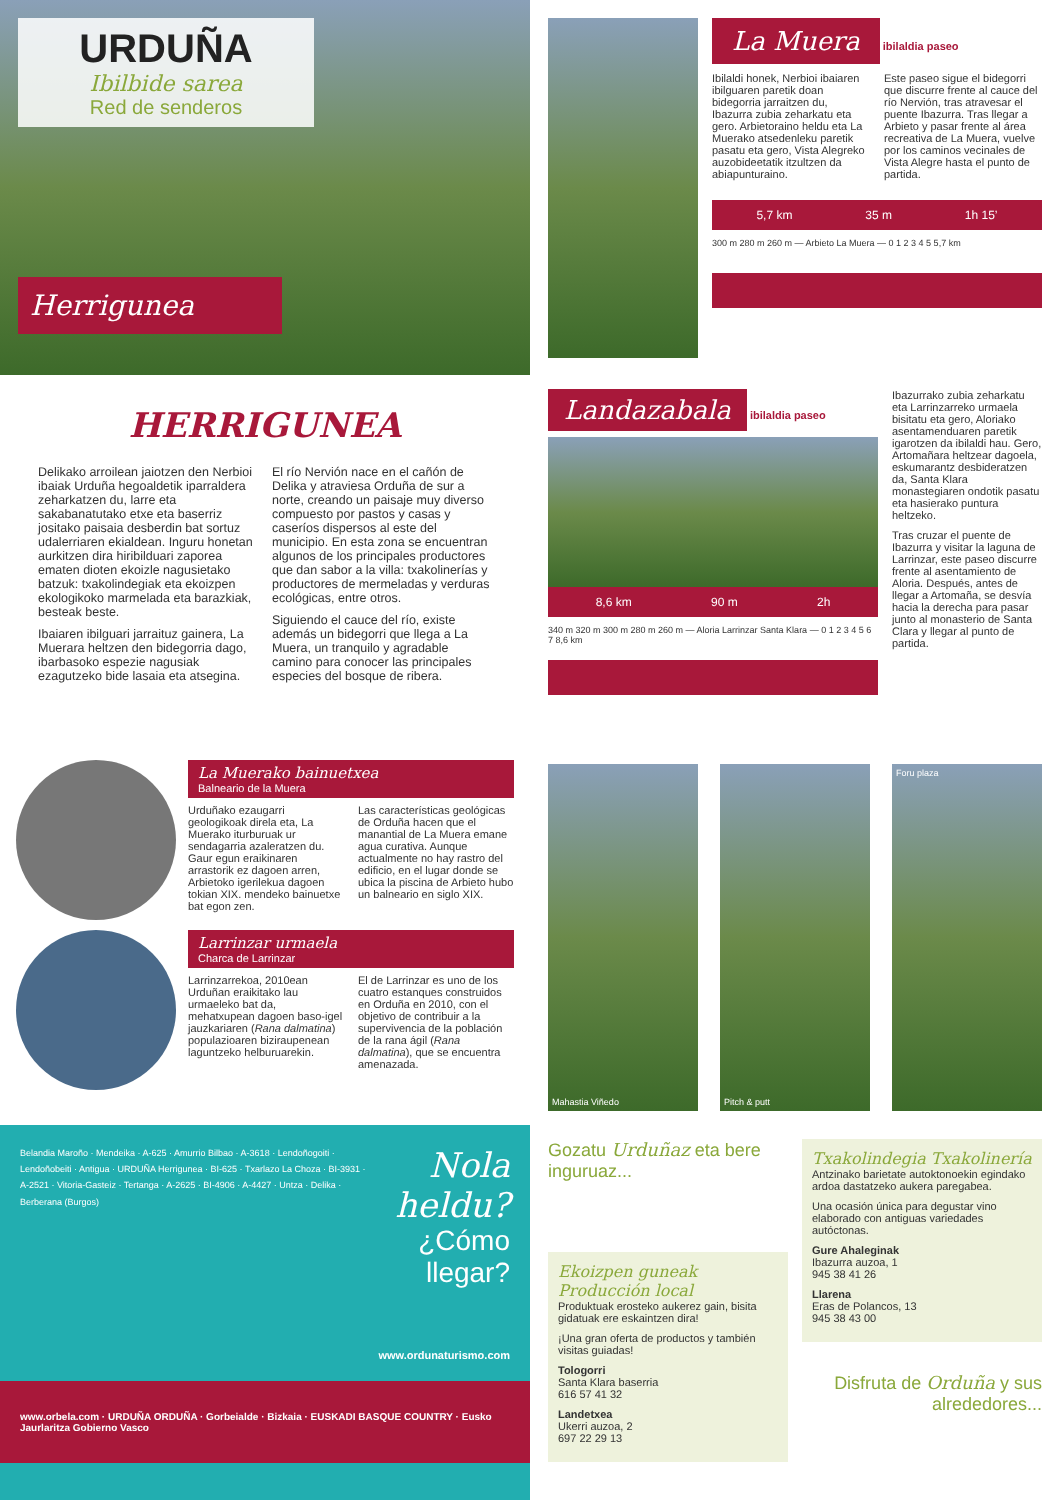URDUÑA
Ibilbide sarea
Red de senderos
Herrigunea
La Muera
ibilaldia paseo
Ibilaldi honek, Nerbioi ibaiaren ibilguaren paretik doan bidegorria jarraitzen du, Ibazurra zubia zeharkatu eta gero. Arbietoraino heldu eta La Muerako atsedenleku paretik pasatu eta gero, Vista Alegreko auzobideetatik itzultzen da abiapunturaino.
Este paseo sigue el bidegorri que discurre frente al cauce del río Nervión, tras atravesar el puente Ibazurra. Tras llegar a Arbieto y pasar frente al área recreativa de La Muera, vuelve por los caminos vecinales de Vista Alegre hasta el punto de partida.
5,7 km 35 m 1h 15’
300 m 280 m 260 m — Arbieto La Muera — 0 1 2 3 4 5 5,7 km
HERRIGUNEA
Delikako arroilean jaiotzen den Nerbioi ibaiak Urduña hegoaldetik iparraldera zeharkatzen du, larre eta sakabanatutako etxe eta baserriz jositako paisaia desberdin bat sortuz udalerriaren ekialdean. Inguru honetan aurkitzen dira hiribilduari zaporea ematen dioten ekoizle nagusietako batzuk: txakolindegiak eta ekoizpen ekologikoko marmelada eta barazkiak, besteak beste.
Ibaiaren ibilguari jarraituz gainera, La Muerara heltzen den bidegorria dago, ibarbasoko espezie nagusiak ezagutzeko bide lasaia eta atsegina.
El río Nervión nace en el cañón de Delika y atraviesa Orduña de sur a norte, creando un paisaje muy diverso compuesto por pastos y casas y caseríos dispersos al este del municipio. En esta zona se encuentran algunos de los principales productores que dan sabor a la villa: txakolinerías y productores de mermeladas y verduras ecológicas, entre otros.
Siguiendo el cauce del río, existe además un bidegorri que llega a La Muera, un tranquilo y agradable camino para conocer las principales especies del bosque de ribera.
Landazabala
ibilaldia paseo
8,6 km 90 m 2h
340 m 320 m 300 m 280 m 260 m — Aloria Larrinzar Santa Klara — 0 1 2 3 4 5 6 7 8,6 km
Ibazurrako zubia zeharkatu eta Larrinzarreko urmaela bisitatu eta gero, Aloriako asentamenduaren paretik igarotzen da ibilaldi hau. Gero, Artomañara heltzear dagoela, eskumarantz desbideratzen da, Santa Klara monastegiaren ondotik pasatu eta hasierako puntura heltzeko.
Tras cruzar el puente de Ibazurra y visitar la laguna de Larrinzar, este paseo discurre frente al asentamiento de Aloria. Después, antes de llegar a Artomaña, se desvía hacia la derecha para pasar junto al monasterio de Santa Clara y llegar al punto de partida.
La Muerako bainuetxea
Balneario de la Muera
Urduñako ezaugarri geologikoak direla eta, La Muerako iturburuak ur sendagarria azaleratzen du. Gaur egun eraikinaren arrastorik ez dagoen arren, Arbietoko igerilekua dagoen tokian XIX. mendeko bainuetxe bat egon zen.
Las características geológicas de Orduña hacen que el manantial de La Muera emane agua curativa. Aunque actualmente no hay rastro del edificio, en el lugar donde se ubica la piscina de Arbieto hubo un balneario en siglo XIX.
Larrinzar urmaela
Charca de Larrinzar
Larrinzarrekoa, 2010ean Urduñan eraikitako lau urmaeleko bat da, mehatxupean dagoen baso-igel jauzkariaren (Rana dalmatina) populazioaren biziraupenean laguntzeko helburuarekin.
El de Larrinzar es uno de los cuatro estanques construidos en Orduña en 2010, con el objetivo de contribuir a la supervivencia de la población de la rana ágil (Rana dalmatina), que se encuentra amenazada.
Mahastia Viñedo Pitch & putt Foru plaza
Belandia Maroño · Mendeika · A-625 · Amurrio Bilbao · A-3618 · Lendoñogoiti · Lendoñobeiti · Antigua · URDUÑA Herrigunea · BI-625 · Txarlazo La Choza · BI-3931 · A-2521 · Vitoria-Gasteiz · Tertanga · A-2625 · BI-4906 · A-4427 · Untza · Delika · Berberana (Burgos)
Nola heldu?
¿Cómo llegar?
www.ordunaturismo.com
www.orbela.com · URDUÑA ORDUÑA · Gorbeialde · Bizkaia · EUSKADI BASQUE COUNTRY · Eusko Jaurlaritza Gobierno Vasco
Gozatu Urduñaz eta bere inguruaz...
Ekoizpen guneak Producción local
Produktuak erosteko aukerez gain, bisita gidatuak ere eskaintzen dira!
¡Una gran oferta de productos y también visitas guiadas!
Tologorri
Santa Klara baserria
616 57 41 32
Landetxea
Ukerri auzoa, 2
697 22 29 13
Txakolindegia Txakolinería
Antzinako barietate autoktonoekin egindako ardoa dastatzeko aukera paregabea.
Una ocasión única para degustar vino elaborado con antiguas variedades autóctonas.
Gure Ahaleginak
Ibazurra auzoa, 1
945 38 41 26
Llarena
Eras de Polancos, 13
945 38 43 00
Disfruta de Orduña y sus alrededores...